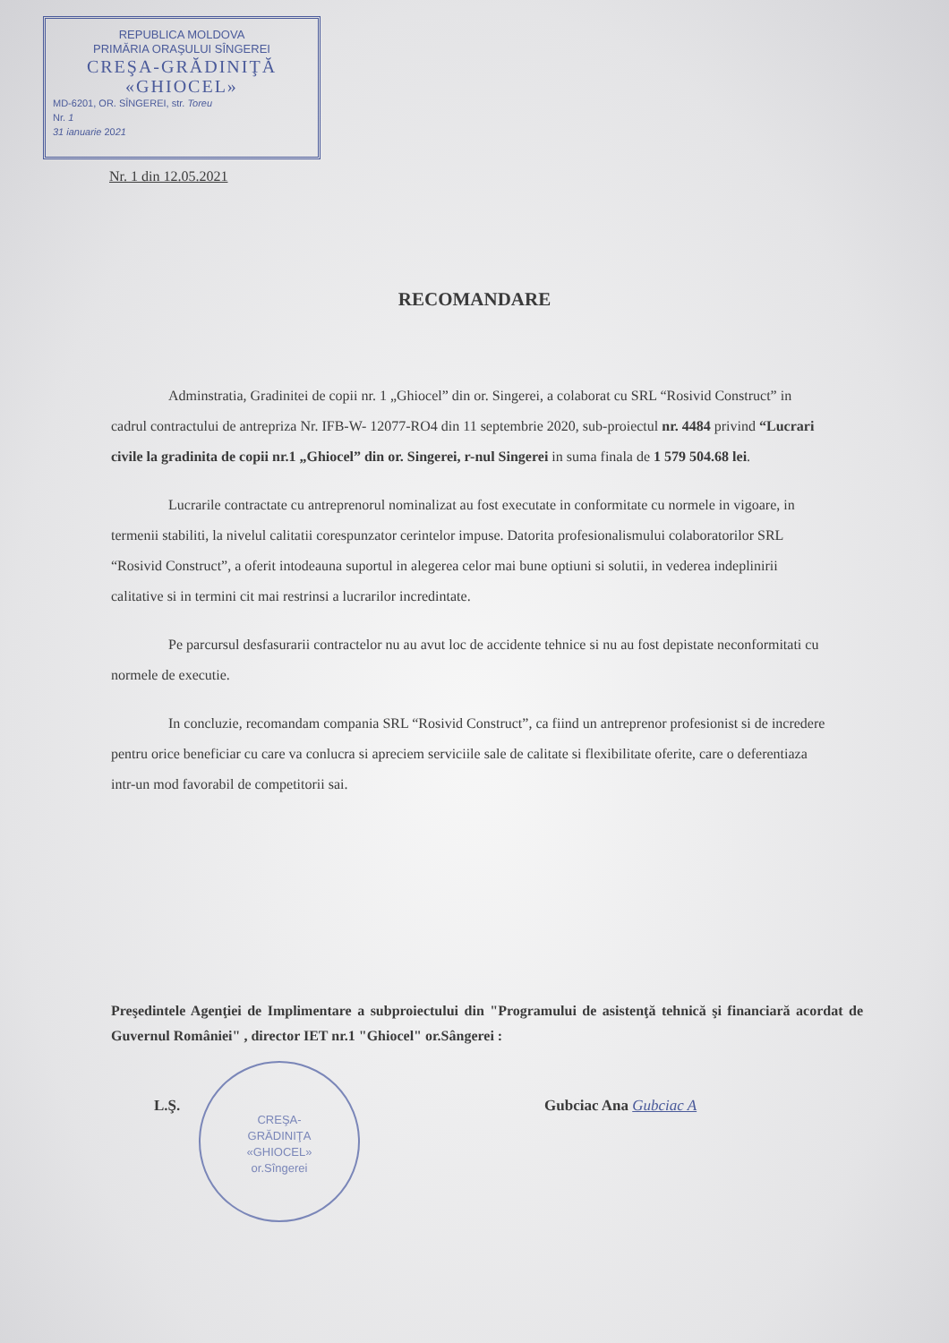REPUBLICA MOLDOVA
PRIMĂRIA ORAŞULUI SÎNGEREI
CREŞA-GRĂDINIŢĂ
«GHIOCEL»
MD-6201, OR. SÎNGEREI, str. Toreu
Nr. 1
31 ianuarie 2021
Nr. 1 din 12.05.2021
RECOMANDARE
Adminstratia, Gradinitei de copii nr. 1 „Ghiocel” din or. Singerei, a colaborat cu SRL “Rosivid Construct” in cadrul contractului de antrepriza Nr. IFB-W- 12077-RO4 din 11 septembrie 2020, sub-proiectul nr. 4484 privind “Lucrari civile la gradinita de copii nr.1 „Ghiocel” din or. Singerei, r-nul Singerei in suma finala de 1 579 504.68 lei.
Lucrarile contractate cu antreprenorul nominalizat au fost executate in conformitate cu normele in vigoare, in termenii stabiliti, la nivelul calitatii corespunzator cerintelor impuse. Datorita profesionalismului colaboratorilor SRL “Rosivid Construct”, a oferit intodeauna suportul in alegerea celor mai bune optiuni si solutii, in vederea indeplinirii calitative si in termini cit mai restrinsi a lucrarilor incredintate.
Pe parcursul desfasurarii contractelor nu au avut loc de accidente tehnice si nu au fost depistate neconformitati cu normele de executie.
In concluzie, recomandam compania SRL “Rosivid Construct”, ca fiind un antreprenor profesionist si de incredere pentru orice beneficiar cu care va conlucra si apreciem serviciile sale de calitate si flexibilitate oferite, care o deferentiaza intr-un mod favorabil de competitorii sai.
Preşedintele Agenţiei de Implimentare a subproiectului din "Programului de asistenţă tehnică şi financiară acordat de Guvernul României" , director IET nr.1 "Ghiocel" or.Sângerei :
CREŞA-
GRĂDINIŢA
«GHIOCEL»
or.Sîngerei
L.Ş. Gubciac Ana Gubciac A